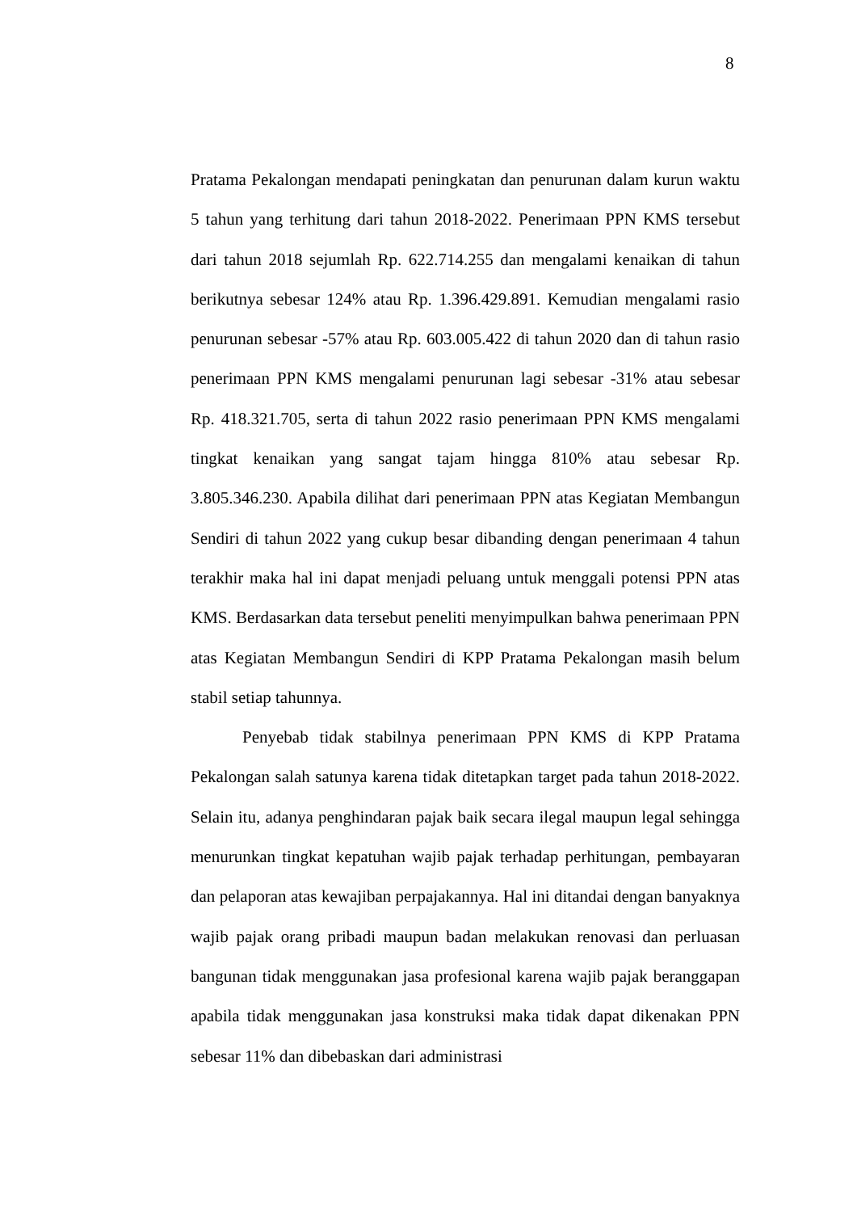8
Pratama Pekalongan mendapati peningkatan dan penurunan dalam kurun waktu 5 tahun yang terhitung dari tahun 2018-2022. Penerimaan PPN KMS tersebut dari tahun 2018 sejumlah Rp. 622.714.255 dan mengalami kenaikan di tahun berikutnya sebesar 124% atau Rp. 1.396.429.891. Kemudian mengalami rasio penurunan sebesar -57% atau Rp. 603.005.422 di tahun 2020 dan di tahun rasio penerimaan PPN KMS mengalami penurunan lagi sebesar -31% atau sebesar Rp. 418.321.705, serta di tahun 2022 rasio penerimaan PPN KMS mengalami tingkat kenaikan yang sangat tajam hingga 810% atau sebesar Rp. 3.805.346.230. Apabila dilihat dari penerimaan PPN atas Kegiatan Membangun Sendiri di tahun 2022 yang cukup besar dibanding dengan penerimaan 4 tahun terakhir maka hal ini dapat menjadi peluang untuk menggali potensi PPN atas KMS. Berdasarkan data tersebut peneliti menyimpulkan bahwa penerimaan PPN atas Kegiatan Membangun Sendiri di KPP Pratama Pekalongan masih belum stabil setiap tahunnya.
Penyebab tidak stabilnya penerimaan PPN KMS di KPP Pratama Pekalongan salah satunya karena tidak ditetapkan target pada tahun 2018-2022. Selain itu, adanya penghindaran pajak baik secara ilegal maupun legal sehingga menurunkan tingkat kepatuhan wajib pajak terhadap perhitungan, pembayaran dan pelaporan atas kewajiban perpajakannya. Hal ini ditandai dengan banyaknya wajib pajak orang pribadi maupun badan melakukan renovasi dan perluasan bangunan tidak menggunakan jasa profesional karena wajib pajak beranggapan apabila tidak menggunakan jasa konstruksi maka tidak dapat dikenakan PPN sebesar 11% dan dibebaskan dari administrasi